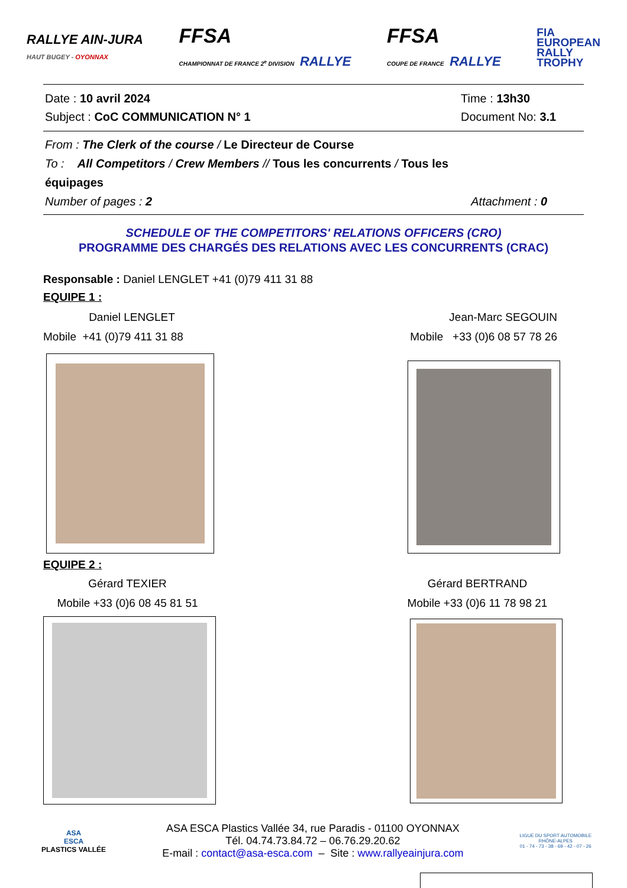RALLYE AIN-JURA
HAUT BUGEY - OYONNAX
FFSA
CHAMPIONNAT DE FRANCE 2<sup>e</sup> DIVISION RALLYE
FFSA
COUPE DE FRANCE RALLYE
FIA
EUROPEAN
RALLY
TROPHY
Date : 10 avril 2024
Subject : CoC COMMUNICATION N° 1
Time : 13h30
Document No: 3.1
From : The Clerk of the course / Le Directeur de Course
To : All Competitors / Crew Members // Tous les concurrents / Tous les équipages
Number of pages : 2
Attachment : 0
SCHEDULE OF THE COMPETITORS' RELATIONS OFFICERS (CRO)
PROGRAMME DES CHARGÉS DES RELATIONS AVEC LES CONCURRENTS (CRAC)
Responsable : Daniel LENGLET +41 (0)79 411 31 88
EQUIPE 1 :
Daniel LENGLET
Mobile +41 (0)79 411 31 88
Jean-Marc SEGOUIN
Mobile +33 (0)6 08 57 78 26
EQUIPE 2 :
Gérard TEXIER
Mobile +33 (0)6 08 45 81 51
Gérard BERTRAND
Mobile +33 (0)6 11 78 98 21
ASA
ESCA
PLASTICS VALLÉE
ASA ESCA Plastics Vallée 34, rue Paradis - 01100 OYONNAX
Tél. 04.74.73.84.72 – 06.76.29.20.62
E-mail : contact@asa-esca.com – Site : www.rallyeainjura.com
LIGUE DU SPORT AUTOMOBILE
RHÔNE-ALPES
01 - 74 - 73 - 38 - 69 - 42 - 07 - 26